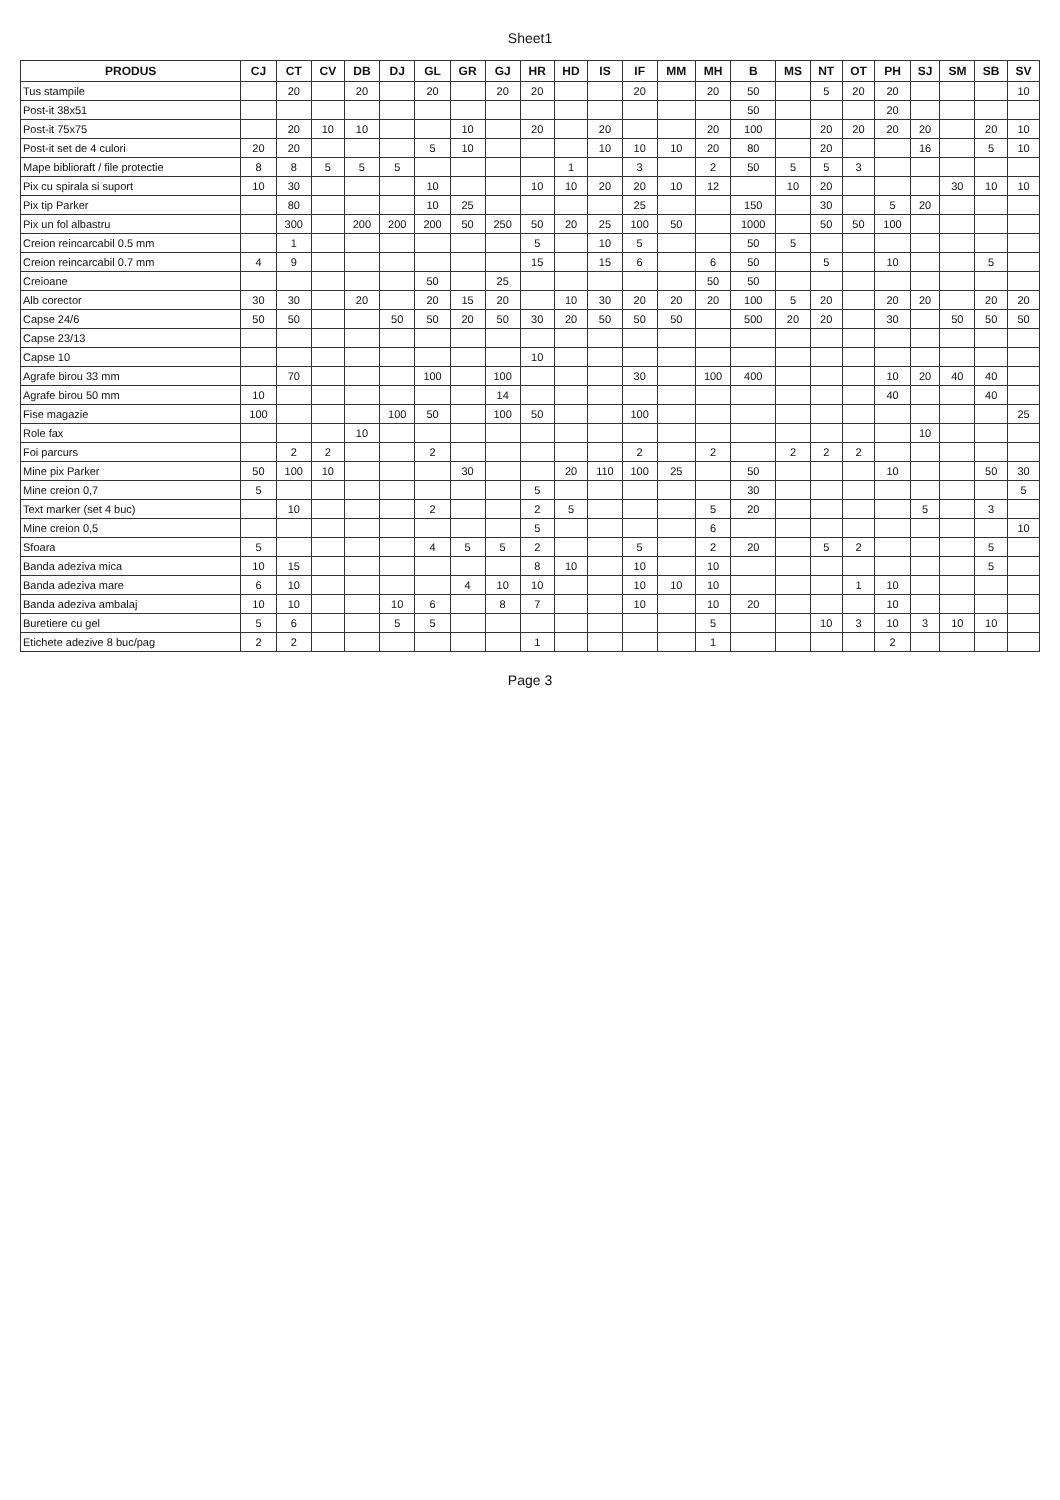Sheet1
| PRODUS | CJ | CT | CV | DB | DJ | GL | GR | GJ | HR | HD | IS | IF | MM | MH | B | MS | NT | OT | PH | SJ | SM | SB | SV |
| --- | --- | --- | --- | --- | --- | --- | --- | --- | --- | --- | --- | --- | --- | --- | --- | --- | --- | --- | --- | --- | --- | --- | --- |
| Tus stampile | | 20 | | 20 | | 20 | | 20 | 20 | | | 20 | | 20 | 50 | | 5 | 20 | 20 | | | | 10 |
| Post-it 38x51 | | | | | | | | | | | | | | | 50 | | | | 20 | | | | |
| Post-it 75x75 | | 20 | 10 | 10 | | | 10 | | 20 | | 20 | | | 20 | 100 | | 20 | 20 | 20 | 20 | | 20 | 10 |
| Post-it set de 4 culori | 20 | 20 | | | | 5 | 10 | | | | 10 | 10 | 10 | 20 | 80 | | 20 | | | 16 | | 5 | 10 |
| Mape biblioraft / file protectie | 8 | 8 | 5 | 5 | 5 | | | | | 1 | | 3 | | 2 | 50 | 5 | 5 | 3 | | | | | |
| Pix cu spirala si suport | 10 | 30 | | | | 10 | | | 10 | 10 | 20 | 20 | 10 | 12 | | 10 | 20 | | | | 30 | 10 | 10 |
| Pix tip Parker | | 80 | | | | 10 | 25 | | | | | 25 | | | 150 | | 30 | | 5 | 20 | | | |
| Pix un fol albastru | | 300 | | 200 | 200 | 200 | 50 | 250 | 50 | 20 | 25 | 100 | 50 | | 1000 | | 50 | 50 | 100 | | | | |
| Creion reincarcabil 0.5 mm | | 1 | | | | | | | 5 | | 10 | 5 | | | 50 | 5 | | | | | | | |
| Creion reincarcabil 0.7 mm | 4 | 9 | | | | | | | 15 | | 15 | 6 | | 6 | 50 | | 5 | | 10 | | | 5 | |
| Creioane | | | | | | 50 | | 25 | | | | | | 50 | 50 | | | | | | | | |
| Alb corector | 30 | 30 | | 20 | | 20 | 15 | 20 | | 10 | 30 | 20 | 20 | 20 | 100 | 5 | 20 | | 20 | 20 | | 20 | 20 |
| Capse 24/6 | 50 | 50 | | | 50 | 50 | 20 | 50 | 30 | 20 | 50 | 50 | 50 | | 500 | 20 | 20 | | 30 | | 50 | 50 | 50 |
| Capse 23/13 | | | | | | | | | | | | | | | | | | | | | | | |
| Capse 10 | | | | | | | | | 10 | | | | | | | | | | | | | | |
| Agrafe birou 33 mm | | 70 | | | | 100 | | 100 | | | | 30 | | 100 | 400 | | | | 10 | 20 | 40 | 40 | |
| Agrafe birou 50 mm | 10 | | | | | | | 14 | | | | | | | | | | | 40 | | | 40 | |
| Fise magazie | 100 | | | | 100 | 50 | | 100 | 50 | | | 100 | | | | | | | | | | | 25 |
| Role fax | | | | 10 | | | | | | | | | | | | | | | | 10 | | | |
| Foi parcurs | | 2 | 2 | | | 2 | | | | | | 2 | | 2 | | 2 | 2 | 2 | | | | | |
| Mine pix Parker | 50 | 100 | 10 | | | | 30 | | | 20 | 110 | 100 | 25 | | 50 | | | | 10 | | | 50 | 30 |
| Mine creion 0,7 | 5 | | | | | | | | 5 | | | | | | 30 | | | | | | | | 5 |
| Text marker (set 4 buc) | | 10 | | | | 2 | | | 2 | 5 | | | | 5 | 20 | | | | | 5 | | 3 | |
| Mine creion 0,5 | | | | | | | | | 5 | | | | | 6 | | | | | | | | | 10 |
| Sfoara | 5 | | | | | 4 | 5 | 5 | 2 | | | 5 | | 2 | 20 | | 5 | 2 | | | | 5 | |
| Banda adeziva mica | 10 | 15 | | | | | | | 8 | 10 | | 10 | | 10 | | | | | | | | 5 | |
| Banda adeziva mare | 6 | 10 | | | | | 4 | 10 | 10 | | | 10 | 10 | 10 | | | | 1 | 10 | | | | |
| Banda adeziva ambalaj | 10 | 10 | | | 10 | 6 | | 8 | 7 | | | 10 | | 10 | 20 | | | | 10 | | | | |
| Buretiere cu gel | 5 | 6 | | | 5 | 5 | | | | | | | | 5 | | | 10 | 3 | 10 | 3 | 10 | 10 | |
| Etichete adezive 8 buc/pag | 2 | 2 | | | | | | | 1 | | | | | 1 | | | | | 2 | | | | |
Page 3